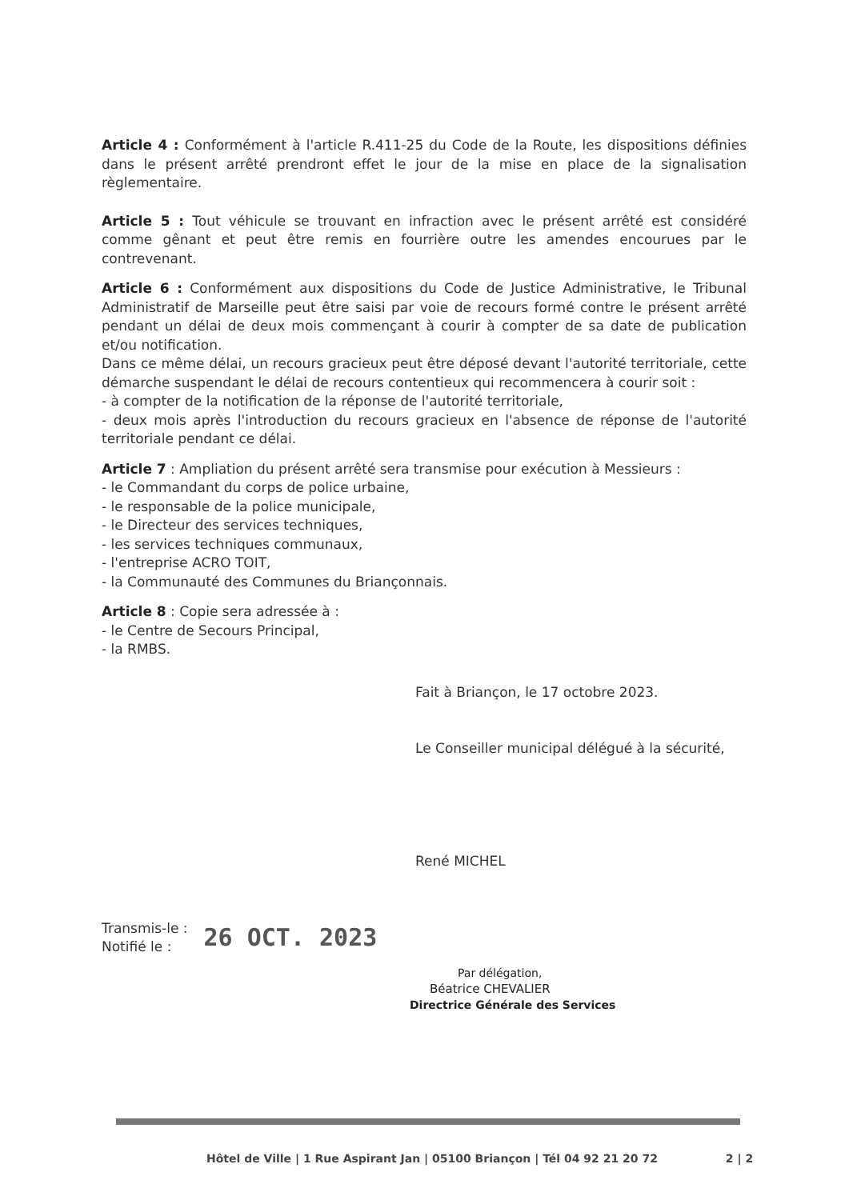Article 4 : Conformément à l'article R.411-25 du Code de la Route, les dispositions définies dans le présent arrêté prendront effet le jour de la mise en place de la signalisation règlementaire.
Article 5 : Tout véhicule se trouvant en infraction avec le présent arrêté est considéré comme gênant et peut être remis en fourrière outre les amendes encourues par le contrevenant.
Article 6 : Conformément aux dispositions du Code de Justice Administrative, le Tribunal Administratif de Marseille peut être saisi par voie de recours formé contre le présent arrêté pendant un délai de deux mois commençant à courir à compter de sa date de publication et/ou notification.
Dans ce même délai, un recours gracieux peut être déposé devant l'autorité territoriale, cette démarche suspendant le délai de recours contentieux qui recommencera à courir soit :
- à compter de la notification de la réponse de l'autorité territoriale,
- deux mois après l'introduction du recours gracieux en l'absence de réponse de l'autorité territoriale pendant ce délai.
Article 7 : Ampliation du présent arrêté sera transmise pour exécution à Messieurs :
- le Commandant du corps de police urbaine,
- le responsable de la police municipale,
- le Directeur des services techniques,
- les services techniques communaux,
- l'entreprise ACRO TOIT,
- la Communauté des Communes du Briançonnais.
Article 8 : Copie sera adressée à :
- le Centre de Secours Principal,
- la RMBS.
Fait à Briançon, le 17 octobre 2023.
Le Conseiller municipal délégué à la sécurité,
René MICHEL
Transmis-le :
Notifié le :
26 OCT. 2023
Par délégation,
Béatrice CHEVALIER
Directrice Générale des Services
Hôtel de Ville | 1 Rue Aspirant Jan | 05100 Briançon | Tél 04 92 21 20 72 2 | 2